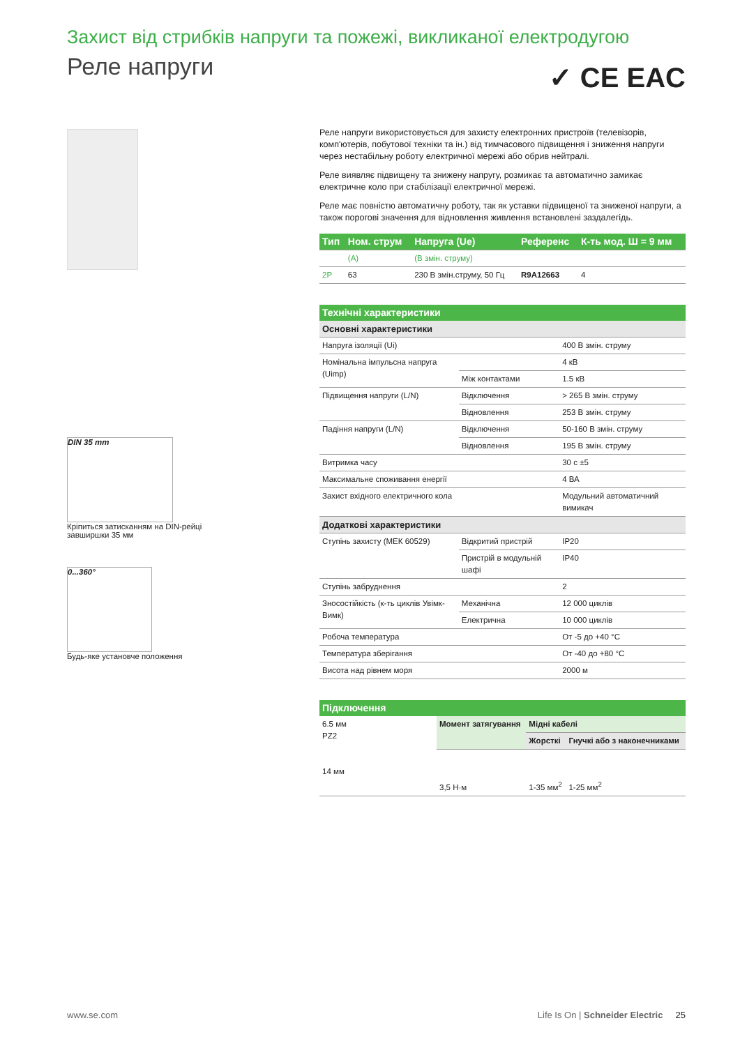Захист від стрибків напруги та пожежі, викликаної електродугою
Реле напруги ✓ CE EAC
DIN 35 mm
Кріпиться затисканням на DIN-рейці завширшки 35 мм
0...360°
Будь-яке установче положення
Реле напруги використовується для захисту електронних пристроїв (телевізорів, комп'ютерів, побутової техніки та ін.) від тимчасового підвищення і зниження напруги через нестабільну роботу електричної мережі або обрив нейтралі.
Реле виявляє підвищену та знижену напругу, розмикає та автоматично замикає електричне коло при стабілізації електричної мережі.
Реле має повністю автоматичну роботу, так як уставки підвищеної та зниженої напруги, а також порогові значення для відновлення живлення встановлені заздалегідь.
| Тип | Ном. струм | Напруга (Ue) | Референс | К-ть мод. Ш = 9 мм |
| --- | --- | --- | --- | --- |
| | (A) | (В змін. струму) | | |
| 2P | 63 | 230 В змін.струму, 50 Гц | R9A12663 | 4 |
Технічні характеристики
| Основні характеристики | | |
| Напруга ізоляції (Ui) | | 400 В змін. струму |
| Номінальна імпульсна напруга (Uimp) | | 4 кВ |
| | Між контактами | 1.5 кВ |
| Підвищення напруги (L/N) | Відключення | > 265 В змін. струму |
| | Відновлення | 253 В змін. струму |
| Падіння напруги (L/N) | Відключення | 50-160 В змін. струму |
| | Відновлення | 195 В змін. струму |
| Витримка часу | | 30 с ±5 |
| Максимальне споживання енергії | | 4 ВА |
| Захист вхідного електричного кола | | Модульний автоматичний вимикач |
| Додаткові характеристики | | |
| Ступінь захисту (МЕК 60529) | Відкритий пристрій | IP20 |
| | Пристрій в модульній шафі | IP40 |
| Ступінь забруднення | | 2 |
| Зносостійкість (к-ть циклів Увімк-Вимк) | Механічна | 12 000 циклів |
| | Електрична | 10 000 циклів |
| Робоча температура | | От -5 до +40 °C |
| Температура зберігання | | От -40 до +80 °C |
| Висота над рівнем моря | | 2000 м |
Підключення
| 6.5 мм PZ2 14 мм | Момент затягування | Мідні кабелі | |
| | | Жорсткі | Гнучкі або з наконечниками |
| | 3,5 Н·м | 1-35 мм<sup>2</sup> | 1-25 мм<sup>2</sup> |
www.se.com Life Is On | Schneider Electric 25